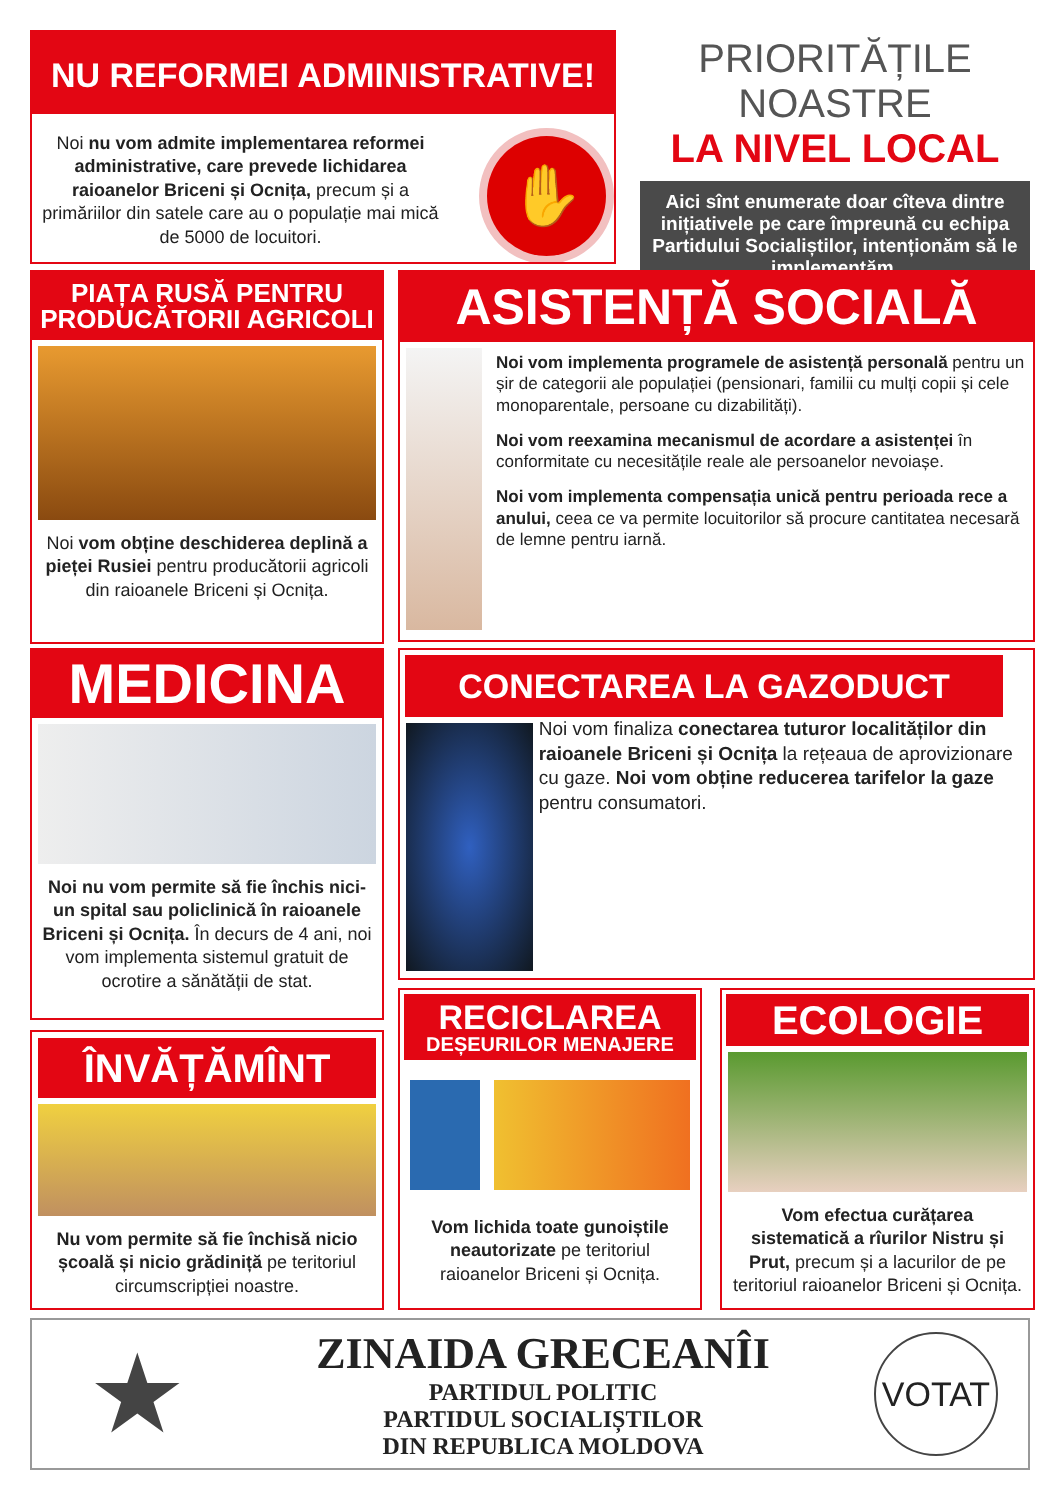NU REFORMEI ADMINISTRATIVE!
Noi nu vom admite implementarea reformei administrative, care prevede lichidarea raioanelor Briceni și Ocnița, precum și a primăriilor din satele care au o populație mai mică de 5000 de locuitori.
✋
PRIORITĂȚILE NOASTRE
LA NIVEL LOCAL
Aici sînt enumerate doar cîteva dintre inițiativele pe care împreună cu echipa Partidului Socialiștilor, intenționăm să le implementăm.
PIAȚA RUSĂ PENTRU PRODUCĂTORII AGRICOLI
Noi vom obține deschiderea deplină a pieței Rusiei pentru producătorii agricoli din raioanele Briceni și Ocnița.
ASISTENȚĂ SOCIALĂ
Noi vom implementa programele de asistență personală pentru un șir de categorii ale populației (pensionari, familii cu mulți copii și cele monoparentale, persoane cu dizabilități).
Noi vom reexamina mecanismul de acordare a asistenței în conformitate cu necesitățile reale ale persoanelor nevoiașe.
Noi vom implementa compensația unică pentru perioada rece a anului, ceea ce va permite locuitorilor să procure cantitatea necesară de lemne pentru iarnă.
MEDICINA
Noi nu vom permite să fie închis nici-un spital sau policlinică în raioanele Briceni și Ocnița. În decurs de 4 ani, noi vom implementa sistemul gratuit de ocrotire a sănătății de stat.
CONECTAREA LA GAZODUCT
Noi vom finaliza conectarea tuturor localităților din raioanele Briceni și Ocnița la rețeaua de aprovizionare cu gaze. Noi vom obține reducerea tarifelor la gaze pentru consumatori.
ÎNVĂȚĂMÎNT
Nu vom permite să fie închisă nicio școală și nicio grădiniță pe teritoriul circumscripției noastre.
RECICLAREA
DEȘEURILOR MENAJERE
Vom lichida toate gunoiștile neautorizate pe teritoriul raioanelor Briceni și Ocnița.
ECOLOGIE
Vom efectua curățarea sistematică a rîurilor Nistru și Prut, precum și a lacurilor de pe teritoriul raioanelor Briceni și Ocnița.
★
ZINAIDA GRECEANÎI
PARTIDUL POLITIC
PARTIDUL SOCIALIȘTILOR
DIN REPUBLICA MOLDOVA
VOTAT